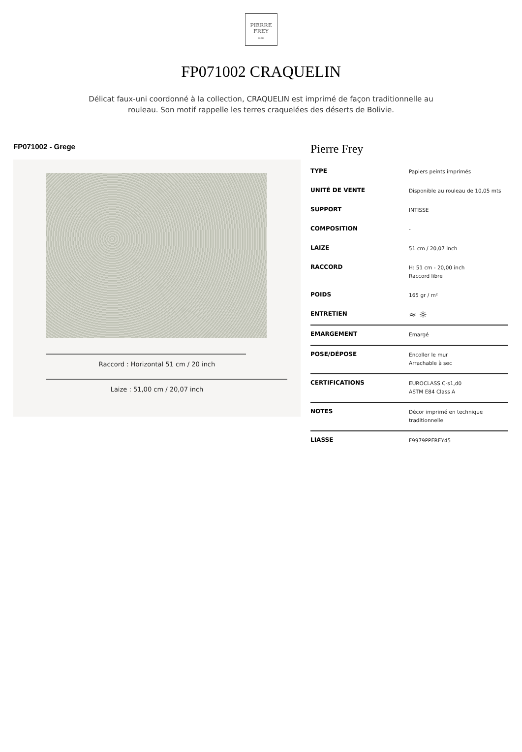PIERRE
FREY
PARIS
FP071002 CRAQUELIN
Délicat faux-uni coordonné à la collection, CRAQUELIN est imprimé de façon traditionnelle au rouleau. Son motif rappelle les terres craquelées des déserts de Bolivie.
FP071002 - Grege
Raccord : Horizontal 51 cm / 20 inch
Laize : 51,00 cm / 20,07 inch
Pierre Frey
| TYPE | Papiers peints imprimés |
| UNITÉ DE VENTE | Disponible au rouleau de 10,05 mts |
| SUPPORT | INTISSE |
| COMPOSITION | - |
| LAIZE | 51 cm / 20,07 inch |
| RACCORD | H: 51 cm - 20,00 inch Raccord libre |
| POIDS | 165 gr / m² |
| ENTRETIEN | ≈ ☼ |
| EMARGEMENT | Emargé |
| POSE/DÉPOSE | Encoller le mur Arrachable à sec |
| CERTIFICATIONS | EUROCLASS C-s1,d0 ASTM E84 Class A |
| NOTES | Décor imprimé en technique traditionnelle |
| LIASSE | F9979PPFREY45 |